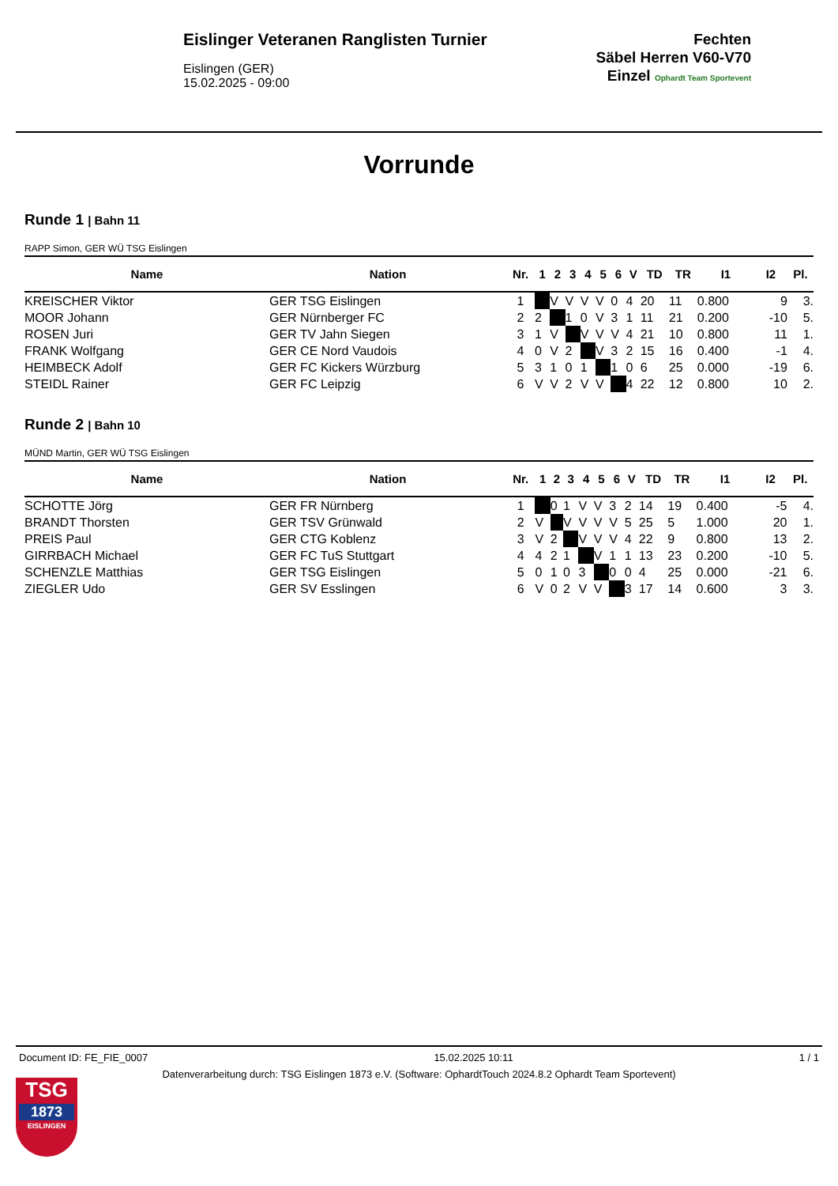Eislinger Veteranen Ranglisten Turnier
Eislingen (GER)
15.02.2025 - 09:00
Fechten
Säbel Herren V60-V70
Einzel Ophardt Team Sportevent
Vorrunde
Runde 1 | Bahn 11
RAPP Simon, GER WÜ TSG Eislingen
| Name | Nation | Nr. | 1 | 2 | 3 | 4 | 5 | 6 | V | TD | TR | I1 | I2 | Pl. |
| --- | --- | --- | --- | --- | --- | --- | --- | --- | --- | --- | --- | --- | --- | --- |
| KREISCHER Viktor | GER TSG Eislingen | 1 | | V | V | V | V | 0 | 4 | 20 | 11 | 0.800 | 9 | 3. |
| MOOR Johann | GER Nürnberger FC | 2 | 2 | | 1 | 0 | V | 3 | 1 | 11 | 21 | 0.200 | -10 | 5. |
| ROSEN Juri | GER TV Jahn Siegen | 3 | 1 | V | | V | V | V | 4 | 21 | 10 | 0.800 | 11 | 1. |
| FRANK Wolfgang | GER CE Nord Vaudois | 4 | 0 | V | 2 | | V | 3 | 2 | 15 | 16 | 0.400 | -1 | 4. |
| HEIMBECK Adolf | GER FC Kickers Würzburg | 5 | 3 | 1 | 0 | 1 | | 1 | 0 | 6 | 25 | 0.000 | -19 | 6. |
| STEIDL Rainer | GER FC Leipzig | 6 | V | V | 2 | V | V | | 4 | 22 | 12 | 0.800 | 10 | 2. |
Runde 2 | Bahn 10
MÜND Martin, GER WÜ TSG Eislingen
| Name | Nation | Nr. | 1 | 2 | 3 | 4 | 5 | 6 | V | TD | TR | I1 | I2 | Pl. |
| --- | --- | --- | --- | --- | --- | --- | --- | --- | --- | --- | --- | --- | --- | --- |
| SCHOTTE Jörg | GER FR Nürnberg | 1 | | 0 | 1 | V | V | 3 | 2 | 14 | 19 | 0.400 | -5 | 4. |
| BRANDT Thorsten | GER TSV Grünwald | 2 | V | | V | V | V | V | 5 | 25 | 5 | 1.000 | 20 | 1. |
| PREIS Paul | GER CTG Koblenz | 3 | V | 2 | | V | V | V | 4 | 22 | 9 | 0.800 | 13 | 2. |
| GIRRBACH Michael | GER FC TuS Stuttgart | 4 | 4 | 2 | 1 | | V | 1 | 1 | 13 | 23 | 0.200 | -10 | 5. |
| SCHENZLE Matthias | GER TSG Eislingen | 5 | 0 | 1 | 0 | 3 | | 0 | 0 | 4 | 25 | 0.000 | -21 | 6. |
| ZIEGLER Udo | GER SV Esslingen | 6 | V | 0 | 2 | V | V | | 3 | 17 | 14 | 0.600 | 3 | 3. |
Document ID: FE_FIE_0007 15.02.2025 10:11 1 / 1
Datenverarbeitung durch: TSG Eislingen 1873 e.V. (Software: OphardtTouch 2024.8.2 Ophardt Team Sportevent)
TSG
1873
EISLINGEN